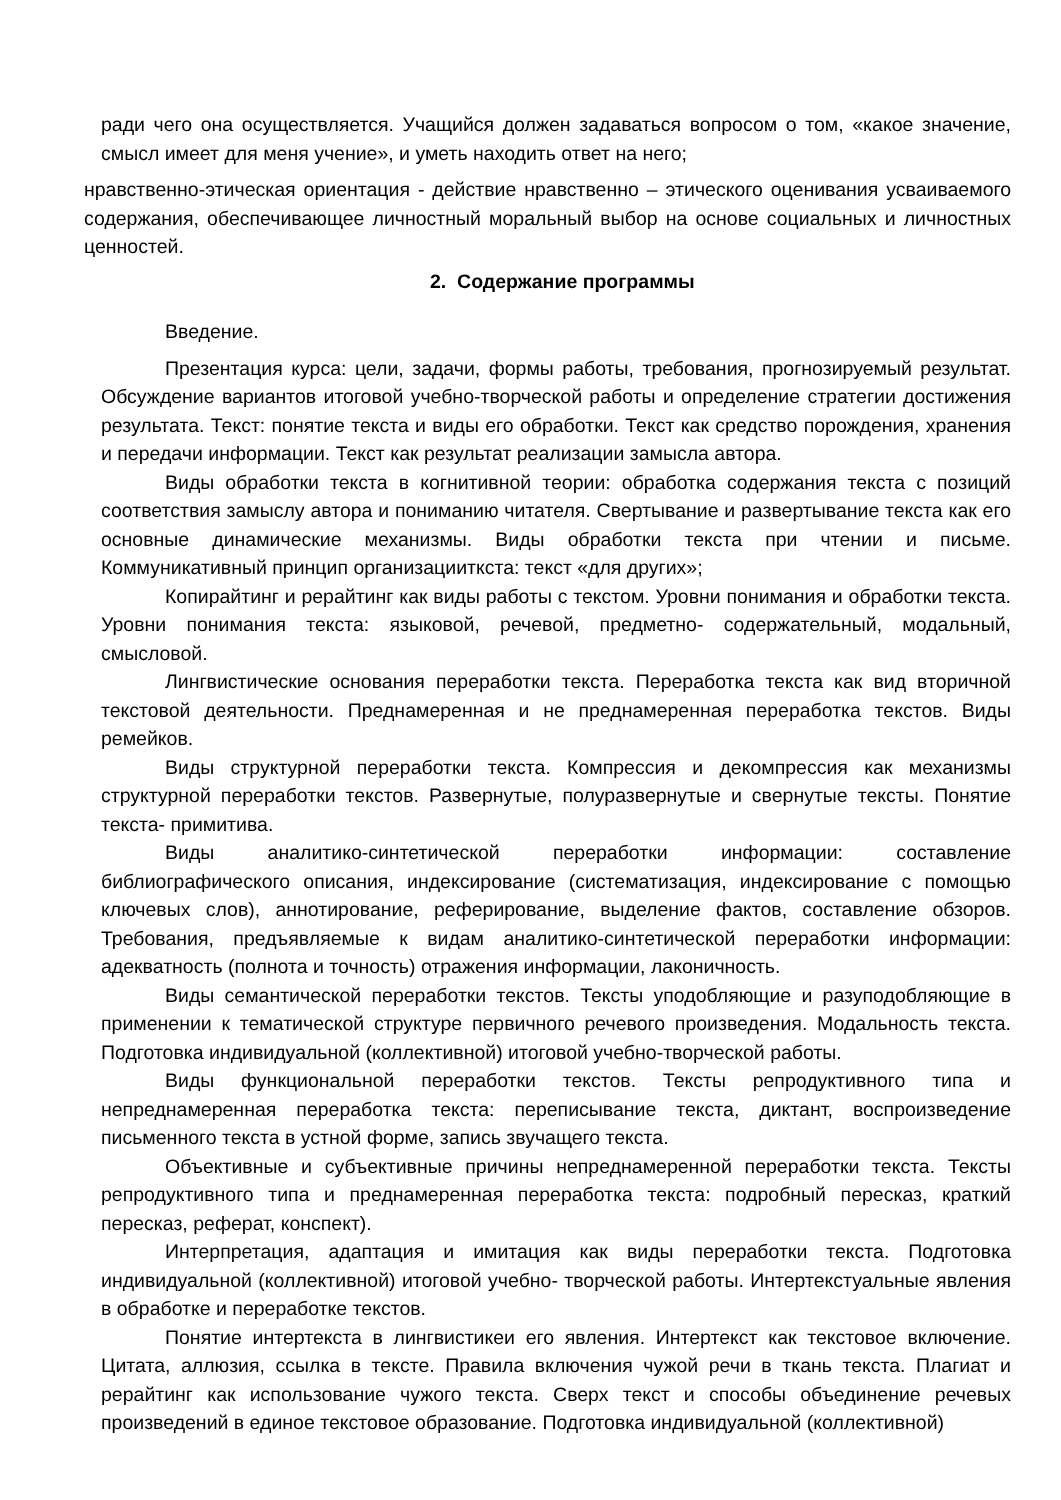ради чего она осуществляется. Учащийся должен задаваться вопросом о том, «какое значение, смысл имеет для меня учение», и уметь находить ответ на него;
нравственно-этическая ориентация - действие нравственно – этического оценивания усваиваемого содержания, обеспечивающее личностный моральный выбор на основе социальных и личностных ценностей.
2. Содержание программы
Введение.
Презентация курса: цели, задачи, формы работы, требования, прогнозируемый результат. Обсуждение вариантов итоговой учебно-творческой работы и определение стратегии достижения результата. Текст: понятие текста и виды его обработки. Текст как средство порождения, хранения и передачи информации. Текст как результат реализации замысла автора.
Виды обработки текста в когнитивной теории: обработка содержания текста с позиций соответствия замыслу автора и пониманию читателя. Свертывание и развертывание текста как его основные динамические механизмы. Виды обработки текста при чтении и письме. Коммуникативный принцип организацииткста: текст «для других»;
Копирайтинг и рерайтинг как виды работы с текстом. Уровни понимания и обработки текста. Уровни понимания текста: языковой, речевой, предметно- содержательный, модальный, смысловой.
Лингвистические основания переработки текста. Переработка текста как вид вторичной текстовой деятельности. Преднамеренная и не преднамеренная переработка текстов. Виды ремейков.
Виды структурной переработки текста. Компрессия и декомпрессия как механизмы структурной переработки текстов. Развернутые, полуразвернутые и свернутые тексты. Понятие текста- примитива.
Виды аналитико-синтетической переработки информации: составление библиографического описания, индексирование (систематизация, индексирование с помощью ключевых слов), аннотирование, реферирование, выделение фактов, составление обзоров. Требования, предъявляемые к видам аналитико-синтетической переработки информации: адекватность (полнота и точность) отражения информации, лаконичность.
Виды семантической переработки текстов. Тексты уподобляющие и разуподобляющие в применении к тематической структуре первичного речевого произведения. Модальность текста. Подготовка индивидуальной (коллективной) итоговой учебно-творческой работы.
Виды функциональной переработки текстов. Тексты репродуктивного типа и непреднамеренная переработка текста: переписывание текста, диктант, воспроизведение письменного текста в устной форме, запись звучащего текста.
Объективные и субъективные причины непреднамеренной переработки текста. Тексты репродуктивного типа и преднамеренная переработка текста: подробный пересказ, краткий пересказ, реферат, конспект).
Интерпретация, адаптация и имитация как виды переработки текста. Подготовка индивидуальной (коллективной) итоговой учебно- творческой работы. Интертекстуальные явления в обработке и переработке текстов.
Понятие интертекста в лингвистикеи его явления. Интертекст как текстовое включение. Цитата, аллюзия, ссылка в тексте. Правила включения чужой речи в ткань текста. Плагиат и рерайтинг как использование чужого текста. Сверх текст и способы объединение речевых произведений в единое текстовое образование. Подготовка индивидуальной (коллективной)